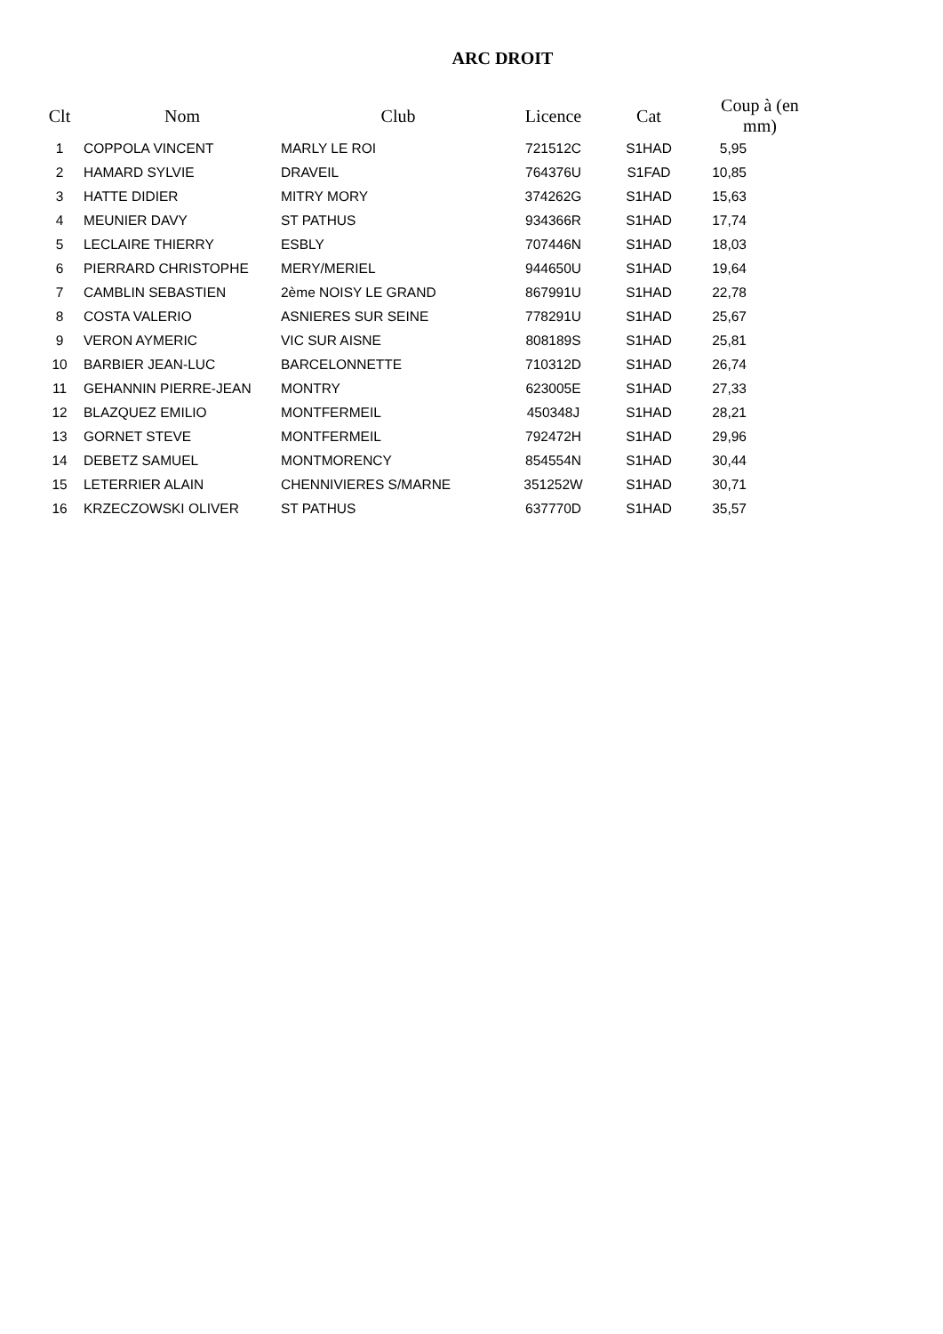ARC DROIT
| Clt | Nom | Club | Licence | Cat | Coup à (en mm) |
| --- | --- | --- | --- | --- | --- |
| 1 | COPPOLA VINCENT | MARLY LE ROI | 721512C | S1HAD | 5,95 |
| 2 | HAMARD SYLVIE | DRAVEIL | 764376U | S1FAD | 10,85 |
| 3 | HATTE DIDIER | MITRY MORY | 374262G | S1HAD | 15,63 |
| 4 | MEUNIER DAVY | ST PATHUS | 934366R | S1HAD | 17,74 |
| 5 | LECLAIRE THIERRY | ESBLY | 707446N | S1HAD | 18,03 |
| 6 | PIERRARD CHRISTOPHE | MERY/MERIEL | 944650U | S1HAD | 19,64 |
| 7 | CAMBLIN SEBASTIEN | 2ème NOISY LE GRAND | 867991U | S1HAD | 22,78 |
| 8 | COSTA VALERIO | ASNIERES SUR SEINE | 778291U | S1HAD | 25,67 |
| 9 | VERON AYMERIC | VIC SUR AISNE | 808189S | S1HAD | 25,81 |
| 10 | BARBIER JEAN-LUC | BARCELONNETTE | 710312D | S1HAD | 26,74 |
| 11 | GEHANNIN PIERRE-JEAN | MONTRY | 623005E | S1HAD | 27,33 |
| 12 | BLAZQUEZ EMILIO | MONTFERMEIL | 450348J | S1HAD | 28,21 |
| 13 | GORNET STEVE | MONTFERMEIL | 792472H | S1HAD | 29,96 |
| 14 | DEBETZ SAMUEL | MONTMORENCY | 854554N | S1HAD | 30,44 |
| 15 | LETERRIER ALAIN | CHENNIVIERES S/MARNE | 351252W | S1HAD | 30,71 |
| 16 | KRZECZOWSKI OLIVER | ST PATHUS | 637770D | S1HAD | 35,57 |